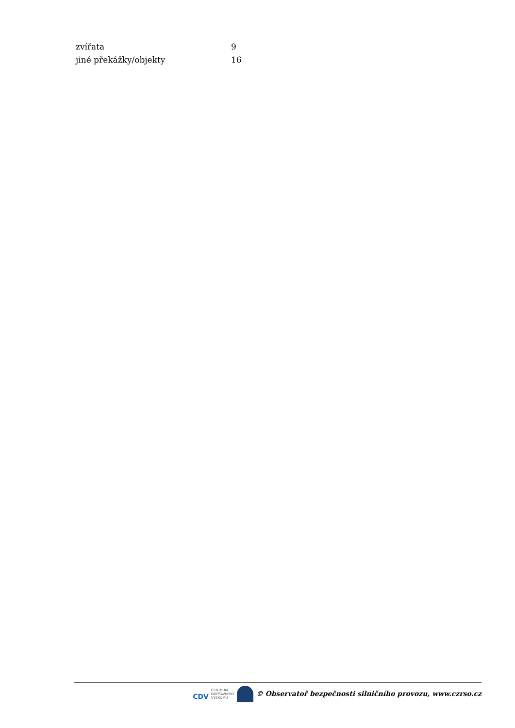| zvířata | 9 |
| jiné překážky/objekty | 16 |
CDV CENTRUM
DOPRAVNÍHO
VÝZKUMU © Observatoř bezpečnosti silničního provozu, www.czrso.cz